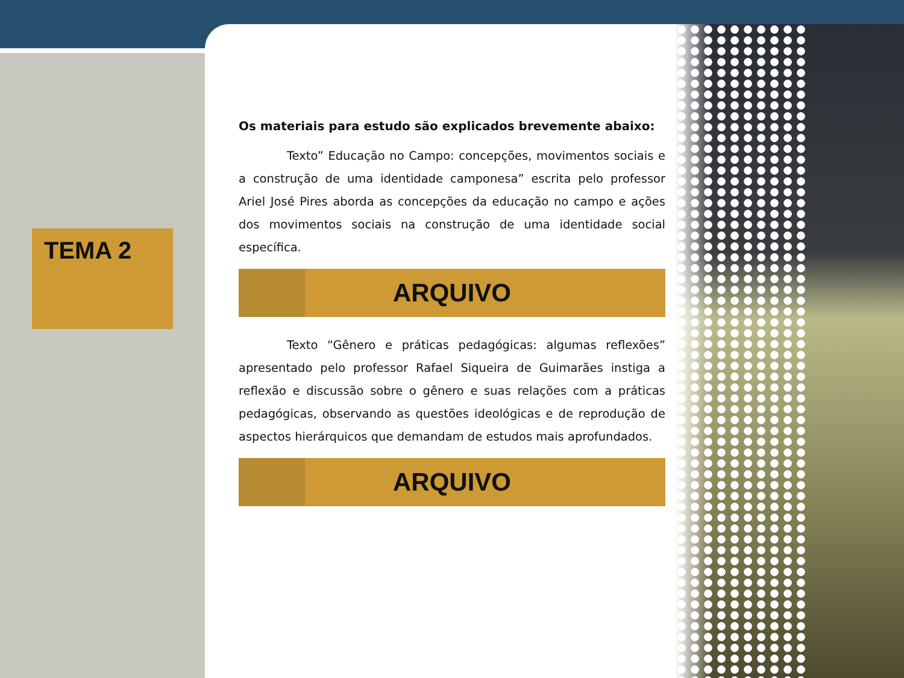TEMA 2
Os materiais para estudo são explicados brevemente abaixo:
Texto” Educação no Campo: concepções, movimentos sociais e a construção de uma identidade camponesa” escrita pelo professor Ariel José Pires aborda as concepções da educação no campo e ações dos movimentos sociais na construção de uma identidade social específica.
ARQUIVO
Texto “Gênero e práticas pedagógicas: algumas reflexões” apresentado pelo professor Rafael Siqueira de Guimarães instiga a reflexão e discussão sobre o gênero e suas relações com a práticas pedagógicas, observando as questões ideológicas e de reprodução de aspectos hierárquicos que demandam de estudos mais aprofundados.
ARQUIVO